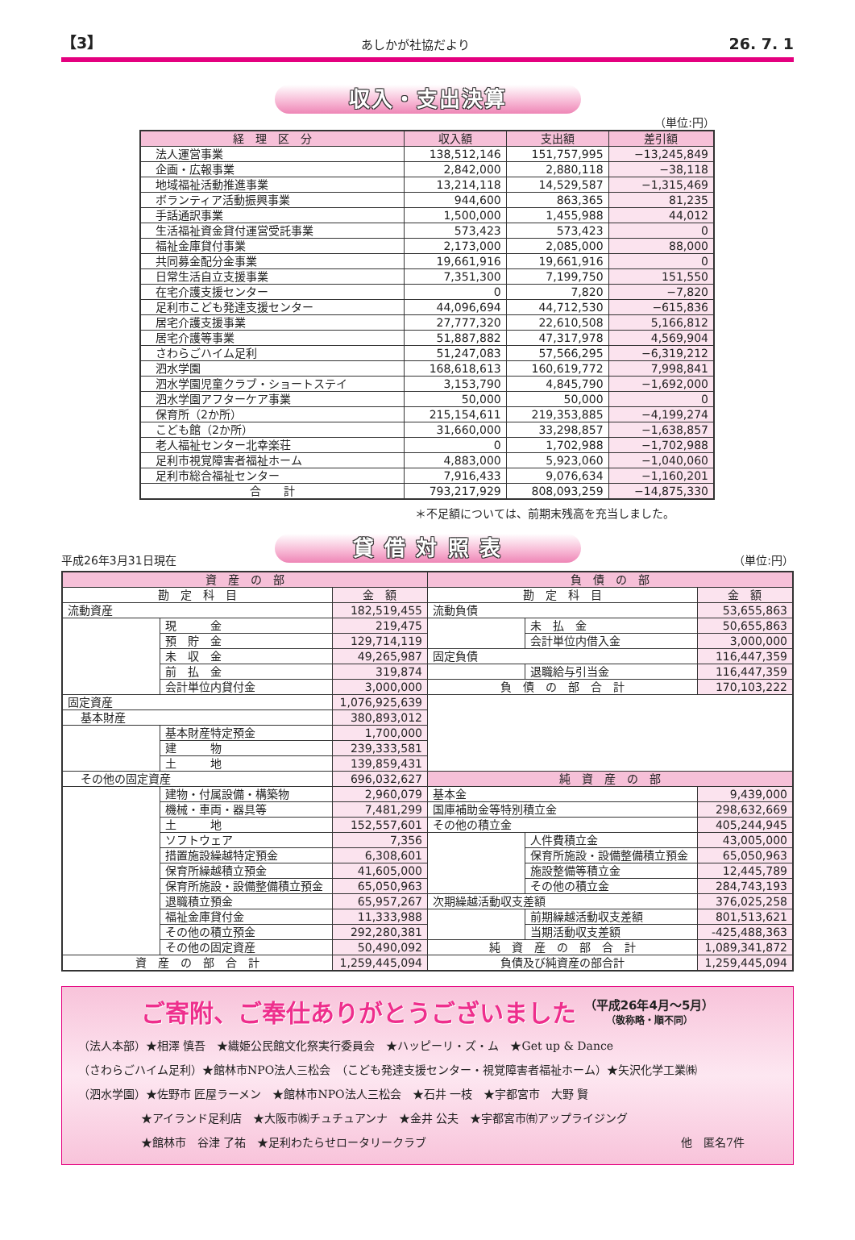【3】 あしかが社協だより 26. 7. 1
収入・支出決算
（単位:円）
| 経 理 区 分 | 収入額 | 支出額 | 差引額 |
| --- | --- | --- | --- |
| 法人運営事業 | 138,512,146 | 151,757,995 | −13,245,849 |
| 企画・広報事業 | 2,842,000 | 2,880,118 | −38,118 |
| 地域福祉活動推進事業 | 13,214,118 | 14,529,587 | −1,315,469 |
| ボランティア活動振興事業 | 944,600 | 863,365 | 81,235 |
| 手話通訳事業 | 1,500,000 | 1,455,988 | 44,012 |
| 生活福祉資金貸付運営受託事業 | 573,423 | 573,423 | 0 |
| 福祉金庫貸付事業 | 2,173,000 | 2,085,000 | 88,000 |
| 共同募金配分金事業 | 19,661,916 | 19,661,916 | 0 |
| 日常生活自立支援事業 | 7,351,300 | 7,199,750 | 151,550 |
| 在宅介護支援センター | 0 | 7,820 | −7,820 |
| 足利市こども発達支援センター | 44,096,694 | 44,712,530 | −615,836 |
| 居宅介護支援事業 | 27,777,320 | 22,610,508 | 5,166,812 |
| 居宅介護等事業 | 51,887,882 | 47,317,978 | 4,569,904 |
| さわらごハイム足利 | 51,247,083 | 57,566,295 | −6,319,212 |
| 泗水学園 | 168,618,613 | 160,619,772 | 7,998,841 |
| 泗水学園児童クラブ・ショートステイ | 3,153,790 | 4,845,790 | −1,692,000 |
| 泗水学園アフターケア事業 | 50,000 | 50,000 | 0 |
| 保育所（2か所） | 215,154,611 | 219,353,885 | −4,199,274 |
| こども館（2か所） | 31,660,000 | 33,298,857 | −1,638,857 |
| 老人福祉センター北幸楽荘 | 0 | 1,702,988 | −1,702,988 |
| 足利市視覚障害者福祉ホーム | 4,883,000 | 5,923,060 | −1,040,060 |
| 足利市総合福祉センター | 7,916,433 | 9,076,634 | −1,160,201 |
| 合 計 | 793,217,929 | 808,093,259 | −14,875,330 |
＊不足額については、前期末残高を充当しました。
貸 借 対 照 表
平成26年3月31日現在 （単位:円）
| 資 産 の 部 | | | 負 債 の 部 | | |
| --- | --- | --- | --- | --- | --- |
| 勘 定 科 目 | | 金 額 | 勘 定 科 目 | | 金 額 |
| 流動資産 | | 182,519,455 | 流動負債 | | 53,655,863 |
| | 現 金 | 219,475 | | 未 払 金 | 50,655,863 |
| | 預 貯 金 | 129,714,119 | | 会計単位内借入金 | 3,000,000 |
| | 未 収 金 | 49,265,987 | 固定負債 | | 116,447,359 |
| | 前 払 金 | 319,874 | | 退職給与引当金 | 116,447,359 |
| | 会計単位内貸付金 | 3,000,000 | 負 債 の 部 合 計 | | 170,103,222 |
| 固定資産 | | 1,076,925,639 | | | |
| 基本財産 | | 380,893,012 | | | |
| | 基本財産特定預金 | 1,700,000 | | | |
| | 建 物 | 239,333,581 | | | |
| | 土 地 | 139,859,431 | | | |
| その他の固定資産 | | 696,032,627 | 純 資 産 の 部 | | |
| | 建物・付属設備・構築物 | 2,960,079 | 基本金 | | 9,439,000 |
| | 機械・車両・器具等 | 7,481,299 | 国庫補助金等特別積立金 | | 298,632,669 |
| | 土 地 | 152,557,601 | その他の積立金 | | 405,244,945 |
| | ソフトウェア | 7,356 | | 人件費積立金 | 43,005,000 |
| | 措置施設繰越特定預金 | 6,308,601 | | 保育所施設・設備整備積立預金 | 65,050,963 |
| | 保育所繰越積立預金 | 41,605,000 | | 施設整備等積立金 | 12,445,789 |
| | 保育所施設・設備整備積立預金 | 65,050,963 | | その他の積立金 | 284,743,193 |
| | 退職積立預金 | 65,957,267 | 次期繰越活動収支差額 | | 376,025,258 |
| | 福祉金庫貸付金 | 11,333,988 | | 前期繰越活動収支差額 | 801,513,621 |
| | その他の積立預金 | 292,280,381 | | 当期活動収支差額 | -425,488,363 |
| | その他の固定資産 | 50,490,092 | 純 資 産 の 部 合 計 | | 1,089,341,872 |
| 資 産 の 部 合 計 | | 1,259,445,094 | 負債及び純資産の部合計 | | 1,259,445,094 |
ご寄附、ご奉仕ありがとうございました （平成26年4月～5月）
（敬称略・順不同）
（法人本部）★相澤 慎吾　★織姫公民館文化祭実行委員会　★ハッピーリ・ズ・ム　★Get up & Dance
（さわらごハイム足利）★館林市NPO法人三松会　（こども発達支援センター・視覚障害者福祉ホーム）★矢沢化学工業㈱
（泗水学園）★佐野市 匠屋ラーメン　★館林市NPO法人三松会　★石井 一枝　★宇都宮市　大野 賢
★アイランド足利店　★大阪市㈱チュチュアンナ　★金井 公夫　★宇都宮市㈲アップライジング
★館林市　谷津 了祐　★足利わたらせロータリークラブ 他　匿名7件